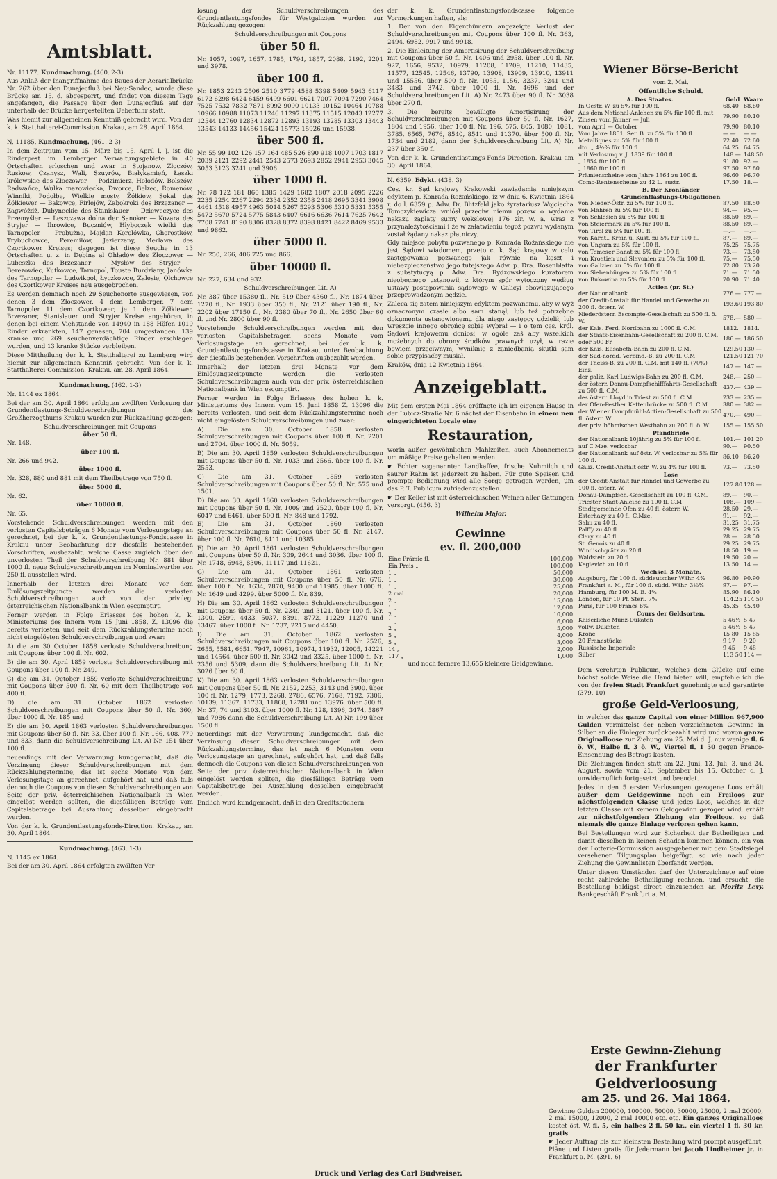Amtsblatt.
Nr. 11177. Kundmachung. (460. 2-3)
Aus Anlaß der Inangriffnahme des Baues der Aerarialbrücke Nr. 262 über den Dunajecfluß bei Neu-Sandec, wurde diese Brücke am 15. d. abgesperrt, und findet von diesem Tage angefangen, die Passage über den Dunajecfluß auf der unterhalb der Brücke hergestellten Ueberfuhr statt.
Was hiemit zur allgemeinen Kenntniß gebracht wird. Von der k. k. Statthalterei-Commission. Krakau, am 28. April 1864.
N. 11185. Kundmachung. (461. 2-3)
In dem Zeitraum vom 15. März bis 15. April l. J. ist die Rinderpest im Lemberger Verwaltungsgebiete in 40 Ortschaften erloschen und zwar in Stojanow, Złoczów, Ruskow, Czanysz, Wali, Szuyrów, Białykamień, Łaszki królewskie des Złoczower — Podzimierz, Hołodów, Bolszów, Radwańce, Wulka mazowiecka, Dworce, Belzec, Romenów, Winniki, Podołbe, Wielkie mosty, Żółkiew, Sokal des Żółkiewer — Bakowce, Firlejów, Żabokroki des Brzezaner — Zagwóźdź, Dubyneckie des Stanislauer — Dzieweczyce des Przemyśler — Leszczawa dolna der Sanoker — Kozara des Stryjer — Ihrowice, Buczniów, Hłyboczek wielki des Tarnopoler — Probużna, Majdan Korolówka, Chorostków, Trybuchowce, Peremiłów, Jezierzany, Merlawa des Czortkower Kreises; dagegen ist diese Seuche in 13 Ortschaften u. z. in Dębina al Ohładów des Złoczower — Lubeszka des Brzezaner — Mysłów des Stryjer — Berezowiec, Kutkowce, Tarnopol, Touste Burdziany, Janówka des Tarnopoler — Ludwikpol, Łyczkowce, Zalesie, Olchowce des Czortkower Kreises neu ausgebrochen.
Es werden demnach noch 29 Seuchenorte ausgewiesen, von denen 3 dem Złoczower, 4 dem Lemberger, 7 dem Tarnopoler 11 dem Czortkower; je 1 dem Żółkiewer, Brzezaner, Stanislauer und Stryjer Kreise angehören, in denen bei einem Viehstande von 14940 in 188 Höfen 1019 Rinder erkrankten, 147 genasen, 704 umgestanden, 139 kranke und 269 seuchenverdächtige Rinder erschlagen wurden, und 13 kranke Stücke verbleiben.
Diese Mittheilung der k. k. Statthalterei zu Lemberg wird hiemit zur allgemeinen Kenntniß gebracht. Von der k. k. Statthalterei-Commission. Krakau, am 28. April 1864.
Kundmachung. (462. 1-3)
Nr. 1144 ex 1864.
Bei der am 30. April 1864 erfolgten zwölften Verlosung der Grundentlastungs-Schuldverschreibungen des Großherzogthums Krakau wurden zur Rückzahlung gezogen:
Schuldverschreibungen mit Coupons
über 50 fl.
Nr. 148.
über 100 fl.
Nr. 266 und 942.
über 1000 fl.
Nr. 328, 880 und 881 mit dem Theilbetrage von 750 fl.
über 5000 fl.
Nr. 62.
über 10000 fl.
Nr. 65.
Vorstehende Schuldverschreibungen werden mit den verlosten Capitalsbeträgen 6 Monate vom Verlosungstage an gerechnet, bei der k. k. Grundentlastungs-Fondscasse in Krakau unter Beobachtung der diesfalls bestehenden Vorschriften, ausbezahlt, welche Casse zugleich über den unverlosten Theil der Schuldverschreibung Nr. 881 über 1000 fl. neue Schuldverschreibungen im Nominalwerthe von 250 fl. ausstellen wird.
Innerhalb der letzten drei Monate vor dem Einlösungszeitpuncte werden die verlosten Schuldverschreibungen auch von der privileg. österreichischen Nationalbank in Wien escomptirt.
Ferner werden in Folge Erlasses des hohen k. k. Ministeriums des Innern vom 15 Juni 1858, Z. 13096 die bereits verlosten und seit dem Rückzahlungstermine noch nicht eingelösten Schuldverschreibungen und zwar:
A) die am 30 October 1858 verloste Schuldverschreibung mit Coupons über 100 fl. Nr. 602.
B) die am 30. April 1859 verloste Schuldverschreibung mit Coupons über 100 fl. Nr. 249.
C) die am 31. October 1859 verloste Schuldverschreibung mit Coupons über 500 fl. Nr. 60 mit dem Theilbetrage von 400 fl.
D) die am 31. October 1862 verlosten Schuldverschreibungen mit Coupons über 50 fl. Nr. 360, über 1000 fl. Nr. 185 und
E) die am 30. April 1863 verlosten Schuldverschreibungen mit Coupons über 50 fl. Nr. 33, über 100 fl. Nr. 166, 408, 779 und 833, dann die Schuldverschreibung Lit. A) Nr. 151 über 100 fl.
neuerdings mit der Verwarnung kundgemacht, daß die Verzinsung dieser Schuldverschreibungen mit dem Rückzahlungstermine, das ist sechs Monate von dem Verlosungstage an gerechnet, aufgehört hat, und daß falls dennoch die Coupons von diesen Schuldverschreibungen von Seite der priv. österreichischen Nationalbank in Wien eingelöst werden sollten, die diesfälligen Beträge vom Capitalsbetrage bei Auszahlung desselben eingebracht werden.
Von der k. k. Grundentlastungsfonds-Direction. Krakau, am 30. April 1864.
Kundmachung. (463. 1-3)
N. 1145 ex 1864.
Bei der am 30. April 1864 erfolgten zwölften Ver-
losung der Schuldverschreibungen des Grundentlastungsfondes für Westgalizien wurden zur Rückzahlung gezogen:
Schuldverschreibungen mit Coupons
über 50 fl.
Nr. 1057, 1097, 1657, 1785, 1794, 1857, 2088, 2192, 2201 und 3978.
über 100 fl.
Nr. 1853 2243 2506 2510 3779 4588 5398 5409 5943 6117 6172 6298 6424 6459 6499 6601 6621 7007 7094 7290 7464 7525 7532 7832 7871 8992 9090 10133 10152 10464 10788 10966 10988 11073 11246 11297 11375 11515 12043 12277 12544 12760 12834 12872 12893 13193 13285 13303 13443 13543 14133 14456 15424 15773 15926 und 15938.
über 500 fl.
Nr. 55 99 102 126 157 164 485 526 890 918 1007 1703 1817 2039 2121 2292 2441 2543 2573 2693 2852 2941 2953 3045 3053 3123 3241 und 3906.
über 1000 fl.
Nr. 78 122 181 860 1385 1429 1682 1807 2018 2095 2226 2235 2254 2267 2294 2334 2352 2358 2418 2695 3341 3908 4461 4518 4957 4963 5014 5267 5293 5306 5310 5331 5355 5472 5670 5724 5775 5843 6407 6616 6636 7614 7625 7642 7708 7741 8190 8306 8328 8372 8398 8421 8422 8469 9533 und 9862.
über 5000 fl.
Nr. 250, 266, 406 725 und 866.
über 10000 fl.
Nr. 227, 634 und 932.
Schuldverschreibungen Lit. A)
Nr. 387 über 15380 fl., Nr. 519 über 4360 fl., Nr. 1874 über 1270 fl., Nr. 1933 über 350 fl., Nr. 2121 über 190 fl., Nr. 2202 über 17150 fl., Nr. 2380 über 70 fl., Nr. 2650 über 60 fl. und Nr. 2800 über 90 fl.
Vorstehende Schuldverschreibungen werden mit den verlosten Capitalsbetragen sechs Monate vom Verlosungstage an gerechnet, bei der k. k. Grundentlastungsfondscasse in Krakau, unter Beobachtung der diesfalls bestehenden Vorschriften ausbezahlt werden.
Innerhalb der letzten drei Monate vor dem Einlösungszeitpuncte werden die verlosten Schuldverschreibungen auch von der priv. österreichischen Nationalbank in Wien escomptirt.
Ferner werden in Folge Erlasses des hohen k. k. Ministeriums des Innern vom 15. Juni 1858 Z. 13096 die bereits verlosten, und seit dem Rückzahlungstermine noch nicht eingelösten Schuldverschreibungen und zwar:
A) Die am 30. October 1858 verlosten Schuldverschreibungen mit Coupons über 100 fl. Nr. 2201 und 2704. über 1000 fl. Nr. 5059.
B) Die am 30. April 1859 verlosten Schuldverschreibungen mit Coupons über 50 fl. Nr. 1033 und 2566. über 100 fl. Nr. 2553.
C) Die am 31. October 1859 verlosten Schuldverschreibungen mit Coupons über 50 fl. Nr. 575 und 1501.
D) Die am 30. April 1860 verlosten Schuldverschreibungen mit Coupons über 50 fl. Nr. 1009 und 2520. über 100 fl. Nr. 6047 und 6461. über 500 fl. Nr. 848 und 1792.
E) Die am 31. October 1860 verlosten Schuldverschreibungen mit Coupons über 50 fl. Nr. 2147. über 100 fl. Nr. 7610, 8411 und 10385.
F) Die am 30. April 1861 verlosten Schuldverschreibungen mit Coupons über 50 fl. Nr. 309, 2644 und 3036. über 100 fl. Nr. 1748, 6948, 8306, 11117 und 11621.
G) Die am 31. October 1861 verlosten Schuldverschreibungen mit Coupons über 50 fl. Nr. 676. über 100 fl. Nr. 1634, 7870, 9400 und 11985. über 1000 fl. Nr. 1649 und 4299. über 5000 fl. Nr. 839.
H) Die am 30. April 1862 verlosten Schuldverschreibungen mit Coupons über 50 fl. Nr. 2349 und 3121. über 100 fl. Nr. 1300, 2599, 4433, 5037, 8391, 8772, 11229 11270 und 13467. über 1000 fl. Nr. 1737, 2215 und 4450.
I) Die am 31. October 1862 verlosten Schuldverschreibungen mit Coupons über 100 fl. Nr. 2526, 2655, 5581, 6651, 7947, 10961, 10974, 11932, 12005, 14221 und 14564. über 500 fl. Nr. 3042 und 3325. über 1000 fl. Nr. 2356 und 5309, dann die Schuldverschreibung Lit. A) Nr. 3026 über 60 fl.
K) Die am 30. April 1863 verlosten Schuldverschreibungen mit Coupons über 50 fl. Nr. 2152, 2253, 3143 und 3900. über 100 fl. Nr. 1279, 1773, 2268, 2786, 6576, 7168, 7192, 7306, 10139, 11367, 11733, 11868, 12281 und 13976. über 500 fl. Nr. 37, 74 und 3103. über 1000 fl. Nr. 128, 1396, 3474, 5867 und 7986 dann die Schuldverschreibung Lit. A) Nr. 199 über 1500 fl.
neuerdings mit der Verwarnung kundgemacht, daß die Verzinsung dieser Schuldverschreibungen mit dem Rückzahlungstermine, das ist nach 6 Monaten vom Verlosungstage an gerechnet, aufgehört hat, und daß falls dennoch die Coupons von diesen Schuldverschreibungen von Seite der priv. österreichischen Nationalbank in Wien eingelöst werden sollten, die diesfälligen Beträge vom Capitalsbetrage bei Auszahlung desselben eingebracht werden.
Endlich wird kundgemacht, daß in den Creditsbüchern
der k. k. Grundentlastungsfondscasse folgende Vormerkungen haften, als:
1. Der von den Eigenthümern angezeigte Verlust der Schuldverschreibungen mit Coupons über 100 fl. Nr. 363, 2494, 6982, 9917 und 9918.
2. Die Einleitung der Amortisirung der Schuldverschreibung mit Coupons über 50 fl. Nr. 1406 und 2958. über 100 fl. Nr. 927, 1656, 9532, 10979, 11208, 11209, 11210, 11435, 11577, 12545, 12546, 13790, 13908, 13909, 13910, 13911 und 15556. über 500 fl. Nr. 1055, 1156, 3237, 3241 und 3483 und 3742. über 1000 fl. Nr. 4696 und der Schuldverschreibungen Lit. A) Nr. 2473 über 90 fl. Nr. 3038 über 270 fl.
3. Die bereits bewilligte Amortisirung der Schuldverschreibungen mit Coupons über 50 fl. Nr. 1627, 1804 und 1956. über 100 fl. Nr. 196, 575, 805, 1080, 1081, 3785, 6565, 7676, 8540, 8541 und 11370. über 500 fl. Nr. 1734 und 2182, dann der Schuldverschreibung Lit. A) Nr. 237 über 350 fl.
Von der k. k. Grundentlastungs-Fonds-Direction. Krakau am 30. April 1864.
N. 6359. Edykt. (438. 3)
Ces. kr. Sąd krajowy Krakowski zawiadamia niniejszym edyktem p. Konrada Rożańskiego, iż w dniu 6. Kwietnia 1864 r. do l. 6359 p. Adw. Dr. Blitzfeld jako żyratariusz Wojciecha Tomczykiewicza wniósł przeciw niemu pozew o wydanie nakazu zapłaty sumy wekslowej 176 złr. w. a. wraz z przynależytościami i że w załatwieniu tegoż pozwu wydanym został żądany nakaz płatniczy.
Gdy miejsce pobytu pozwanego p. Konrada Rożańskiego nie jest Sądowi wiadomem, przeto c. k. Sąd krajowy w celu zastępowania pozwanego jak równie na koszt i niebezpieczeństwo jego tutejszego Adw. p. Dra. Rosenblatta z substytucyą p. Adw. Dra. Rydzowskiego kuratorem nieobecnego ustanowił, z którym spór wytoczony według ustawy postępowania sądowego w Galicyi obowiązującego przeprowadzonym będzie.
Zaleca się zatem niniejszym edyktem pozwanemu, aby w wyż oznaczonym czasie albo sam stanął, lub też potrzebne dokumenta ustanowionemu dla niego zastępcy udzielił, lub wreszcie innego obrońcę sobie wybrał — i o tem ces. król. Sądowi krajowemu doniosł, w ogóle zaś aby wszelkich możebnych do obrony środków prawnych użył, w razie bowiem przeciwnym, wyniknie z zaniedbania skutki sam sobie przypisaćby musiał.
Kraków, dnia 12 Kwietnia 1864.
Anzeigeblatt.
Mit dem ersten Mai 1864 eröffnete ich im eigenen Hause in der Lubicz-Straße Nr. 6 nächst der Eisenbahn in einem neu eingerichteten Locale eine
Restauration,
worin außer gewöhnlichen Mahlzeiten, auch Abonnements um mäßige Preise gehalten werden.
☛ Echter sogenannter Landkaffee, frische Kuhmilch und saurer Rahm ist jederzeit zu haben. Für gute Speisen und prompte Bedienung wird alle Sorge getragen werden, um das P. T. Publicum zufriedenzustellen.
☛ Der Keller ist mit österreichischen Weinen aller Gattungen versorgt. (456. 3)
Wilhelm Major.
Gewinne
ev. fl. 200,000
| Eine Prämie fl. | 100,000 |
| Ein Preis „ | 100,000 |
| 1 „ | 50,000 |
| 1 „ | 30,000 |
| 1 „ | 25,000 |
| 2 mal | 20,000 |
| 2 „ | 15,000 |
| 1 „ | 12,000 |
| 2 „ | 10,000 |
| 1 „ | 6,000 |
| 2 „ | 5,000 |
| 5 „ | 4,000 |
| 5 „ | 3,000 |
| 14 „ | 2,000 |
| 117 „ | 1,000 |
und noch fernere 13,655 kleinere Geldgewinne.
Wiener Börse-Bericht
vom 2. Mai.
Öffentliche Schuld.
| A. Des Staates. | Geld | Waare |
| --- | --- | --- |
| In Oestr. W. zu 5% für 100 fl. | 68.40 | 68.60 |
| Aus dem National-Anlehen zu 5% für 100 fl. mit Zinsen vom Jänner — Juli | 79.90 | 80.10 |
| vom April — October | 79.90 | 80.10 |
| Vom Jahre 1851, Ser. B. zu 5% für 100 fl. | —.— | —.— |
| Metalliques zu 5% für 100 fl. | 72.40 | 72.60 |
| dto. „ 4½% für 100 fl. | 64.25 | 64.75 |
| mit Verlosung v. J. 1839 für 100 fl. | 148.— | 148.50 |
| „ 1854 für 100 fl. | 91.80 | 92.— |
| „ 1860 für 100 fl. | 97.50 | 97.60 |
| Prämienscheine vom Jahre 1864 zu 100 fl. | 96.60 | 96.70 |
| Como-Rentenscheine zu 42 L. austr. | 17.50 | 18.— |
| B. Der Kronländer Grundentlastungs-Obligationen | | |
| von Nieder-Östr. zu 5% für 100 fl. | 87.50 | 88.50 |
| von Mähren zu 5% für 100 fl. | 94.— | 95.— |
| von Schlesien zu 5% für 100 fl. | 88.50 | 89.— |
| von Steiermark zu 5% für 100 fl. | 88.50 | 89.— |
| von Tirol zu 5% für 100 fl. | —.— | —.— |
| von Kärnt., Krain u. Küst. zu 5% für 100 fl. | 87.— | 89.— |
| von Ungarn zu 5% für 100 fl. | 75.25 | 75.75 |
| von Temeser Banat zu 5% für 100 fl. | 73.— | 73.50 |
| von Kroatien und Slavonien zu 5% für 100 fl. | 75.— | 75.50 |
| von Galizien zu 5% für 100 fl. | 72.80 | 73.20 |
| von Siebenbürgen zu 5% für 100 fl. | 71.— | 71.50 |
| von Bukowina zu 5% für 100 fl. | 70.90 | 71.40 |
| Actien (pr. St.) | | |
| der Nationalbank | 776.— | 777.— |
| der Credit-Anstalt für Handel und Gewerbe zu 200 fl. österr. W. | 193.60 | 193.80 |
| Niederösterr. Escompte-Gesellschaft zu 500 fl. ö. W. | 578.— | 580.— |
| der Kais. Ferd. Nordbahn zu 1000 fl. C.M. | 1812. | 1814. |
| der Staats-Eisenbahn-Gesellschaft zu 200 fl. C.M. oder 500 Fr. | 186.— | 186.50 |
| der Kais. Elisabeth-Bahn zu 200 fl. C.M. | 129.50 | 130.— |
| der Süd-nordd. Verbind.-B. zu 200 fl. C.M. | 121.50 | 121.70 |
| der Theiss-B. zu 200 fl. C.M. mit 140 fl. (70%) Einz. | 147.— | 147.— |
| der galiz. Karl Ludwigs-Bahn zu 200 fl. C.M. | 248.— | 250.— |
| der österr. Donau-Dampfschifffahrts-Gesellschaft zu 500 fl. C.M. | 437.— | 439.— |
| des österr. Lloyd in Triest zu 500 fl. C.M. | 233.— | 235.— |
| der Ofen-Pesther Kettenbrücke zu 500 fl. C.M. | 380.— | 382.— |
| der Wiener Dampfmühl-Actien-Gesellschaft zu 500 fl. österr. W. | 470.— | 490.— |
| der priv. böhmischen Westbahn zu 200 fl. ö. W. | 155.— | 155.50 |
| Pfandbriefe | | |
| der Nationalbank 10jährig zu 5% für 100 fl. | 101.— | 101.20 |
| auf C.Mze. verlosbar | 90.— | 90.50 |
| der Nationalbank auf östr. W. verlosbar zu 5% für 100 fl. | 86.10 | 86.20 |
| Galiz. Credit-Anstalt östr. W. zu 4% für 100 fl. | 73.— | 73.50 |
| Lose | | |
| der Credit-Anstalt für Handel und Gewerbe zu 100 fl. österr. W. | 127.80 | 128.— |
| Donau-Dampfsch.-Gesellschaft zu 100 fl. C.M. | 89.— | 90.— |
| Triester Stadt-Anleihe zu 100 fl. C.M. | 108.— | 109.— |
| Stadtgemeinde Ofen zu 40 fl. österr. W. | 28.50 | 29.— |
| Esterhazy zu 40 fl. C.Mze. | 91.— | 92.— |
| Salm zu 40 fl. | 31.25 | 31.75 |
| Palffy zu 40 fl. | 29.25 | 29.75 |
| Clary zu 40 fl. | 28.— | 28.50 |
| St. Genois zu 40 fl. | 29.25 | 29.75 |
| Windischgrätz zu 20 fl. | 18.50 | 19.— |
| Waldstein zu 20 fl. | 19.50 | 20.— |
| Keglevich zu 10 fl. | 13.50 | 14.— |
| Wechsel. 3 Monate. | | |
| Augsburg, für 100 fl. süddeutscher Währ. 4% | 96.80 | 90.90 |
| Frankfurt a. M., für 100 fl. südd. Währ. 3½% | 97.— | 97.— |
| Hamburg, für 100 M. B. 4% | 85.90 | 86.10 |
| London, für 10 Pf. Sterl. 7% | 114.25 | 114.50 |
| Paris, für 100 Francs 6% | 45.35 | 45.40 |
| Cours der Geldsorten. | | |
| Kaiserliche Münz-Dukaten | 5 46½ | 5 47 |
| vollw. Dukaten | 5 46½ | 5 47 |
| Krone | 15 80 | 15 85 |
| 20 Francstücke | 9 17 | 9 20 |
| Russische Imperiale | 9 45 | 9 48 |
| Silber | 113 50 | 114 — |
Dem verehrten Publicum, welches dem Glücke auf eine höchst solide Weise die Hand bieten will, empfehle ich die von der freien Stadt Frankfurt genehmigte und garantirte (379. 10)
große Geld-Verloosung,
in welcher das ganze Capital von einer Million 967,900 Gulden vermittelst der neben verzeichneten Gewinne in Silber an die Einleger zurückbezahlt wird und wovon ganze Originalloose zur Ziehung am 25. Mai d. J. nur wenige fl. 6 ö. W., Halbe fl. 3 ö. W., Viertel fl. 1 50 gegen Franco-Einsendung des Betrags kosten.
Die Ziehungen finden statt am 22. Juni, 13. Juli, 3. und 24. August, sowie vom 21. September bis 15. October d. J. unwiderruflich fortgesetzt und beendet.
Jedes in den 5 ersten Verlosungen gezogene Loos erhält außer dem Geldgewinne noch ein Freiloos zur nächstfolgenden Classe und jedes Loos, welches in der letzten Classe mit keinem Geldgewinn gezogen wird, erhält zur nächstfolgenden Ziehung ein Freiloos, so daß niemals die ganze Einlage verloren gehen kann.
Bei Bestellungen wird zur Sicherheit der Betheiligten und damit dieselben in keinen Schaden kommen können, ein von der Lotterie-Commission ausgegebener mit dem Stadtsiegel versehener Tilgungsplan beigefügt, so wie nach jeder Ziehung die Gewinnlisten überfandt werden.
Unter diesen Umständen darf der Unterzeichnete auf eine recht zahlreiche Betheiligung rechnen, und ersucht, die Bestellung baldigst direct einzusenden an Moritz Levy, Bankgeschäft Frankfurt a. M.
Erste Gewinn-Ziehung
der Frankfurter Geldverloosung
am 25. und 26. Mai 1864.
Gewinne Gulden 200000, 100000, 50000, 30000, 25000, 2 mal 20000, 2 mal 15000, 12000, 2 mal 10000 etc. etc. Ein ganzes Originalloos kostet öst. W. fl. 5, ein halbes 2 fl. 50 kr., ein viertel 1 fl. 30 kr. gratis
☛ Jeder Auftrag bis zur kleinsten Bestellung wird prompt ausgeführt; Pläne und Listen gratis für Jedermann bei Jacob Lindheimer jr. in Frankfurt a. M. (391. 6)
Druck und Verlag des Carl Budweiser.